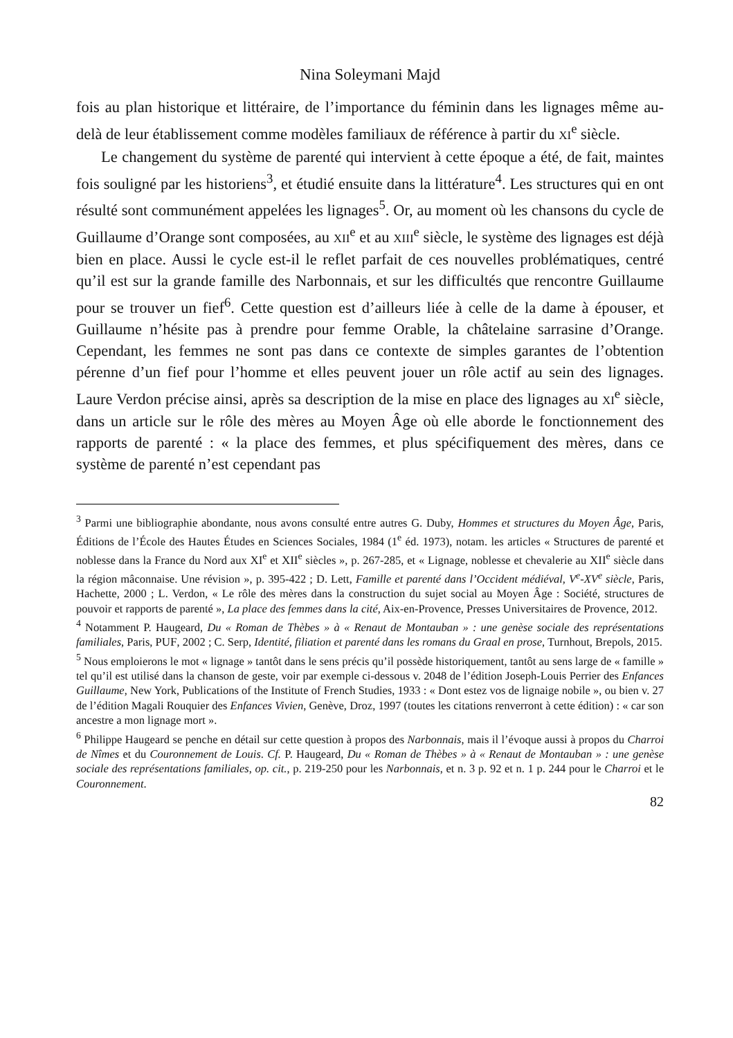Nina Soleymani Majd
fois au plan historique et littéraire, de l’importance du féminin dans les lignages même au-delà de leur établissement comme modèles familiaux de référence à partir du XI<sup>e</sup> siècle.
Le changement du système de parenté qui intervient à cette époque a été, de fait, maintes fois souligné par les historiens<sup>3</sup>, et étudié ensuite dans la littérature<sup>4</sup>. Les structures qui en ont résulté sont communément appelées les lignages<sup>5</sup>. Or, au moment où les chansons du cycle de Guillaume d’Orange sont composées, au XII<sup>e</sup> et au XIII<sup>e</sup> siècle, le système des lignages est déjà bien en place. Aussi le cycle est-il le reflet parfait de ces nouvelles problématiques, centré qu’il est sur la grande famille des Narbonnais, et sur les difficultés que rencontre Guillaume pour se trouver un fief<sup>6</sup>. Cette question est d’ailleurs liée à celle de la dame à épouser, et Guillaume n’hésite pas à prendre pour femme Orable, la châtelaine sarrasine d’Orange. Cependant, les femmes ne sont pas dans ce contexte de simples garantes de l’obtention pérenne d’un fief pour l’homme et elles peuvent jouer un rôle actif au sein des lignages. Laure Verdon précise ainsi, après sa description de la mise en place des lignages au XI<sup>e</sup> siècle, dans un article sur le rôle des mères au Moyen Âge où elle aborde le fonctionnement des rapports de parenté : « la place des femmes, et plus spécifiquement des mères, dans ce système de parenté n’est cependant pas
<sup>3</sup> Parmi une bibliographie abondante, nous avons consulté entre autres G. Duby, Hommes et structures du Moyen Âge, Paris, Éditions de l’École des Hautes Études en Sciences Sociales, 1984 (1<sup>e</sup> éd. 1973), notam. les articles « Structures de parenté et noblesse dans la France du Nord aux XI<sup>e</sup> et XII<sup>e</sup> siècles », p. 267-285, et « Lignage, noblesse et chevalerie au XII<sup>e</sup> siècle dans la région mâconnaise. Une révision », p. 395-422 ; D. Lett, Famille et parenté dans l’Occident médiéval, V<sup>e</sup>-XV<sup>e</sup> siècle, Paris, Hachette, 2000 ; L. Verdon, « Le rôle des mères dans la construction du sujet social au Moyen Âge : Société, structures de pouvoir et rapports de parenté », La place des femmes dans la cité, Aix-en-Provence, Presses Universitaires de Provence, 2012.
<sup>4</sup> Notamment P. Haugeard, Du « Roman de Thèbes » à « Renaut de Montauban » : une genèse sociale des représentations familiales, Paris, PUF, 2002 ; C. Serp, Identité, filiation et parenté dans les romans du Graal en prose, Turnhout, Brepols, 2015.
<sup>5</sup> Nous emploierons le mot « lignage » tantôt dans le sens précis qu’il possède historiquement, tantôt au sens large de « famille » tel qu’il est utilisé dans la chanson de geste, voir par exemple ci-dessous v. 2048 de l’édition Joseph-Louis Perrier des Enfances Guillaume, New York, Publications of the Institute of French Studies, 1933 : « Dont estez vos de lignaige nobile », ou bien v. 27 de l’édition Magali Rouquier des Enfances Vivien, Genève, Droz, 1997 (toutes les citations renverront à cette édition) : « car son ancestre a mon lignage mort ».
<sup>6</sup> Philippe Haugeard se penche en détail sur cette question à propos des Narbonnais, mais il l’évoque aussi à propos du Charroi de Nîmes et du Couronnement de Louis. Cf. P. Haugeard, Du « Roman de Thèbes » à « Renaut de Montauban » : une genèse sociale des représentations familiales, op. cit., p. 219-250 pour les Narbonnais, et n. 3 p. 92 et n. 1 p. 244 pour le Charroi et le Couronnement.
82